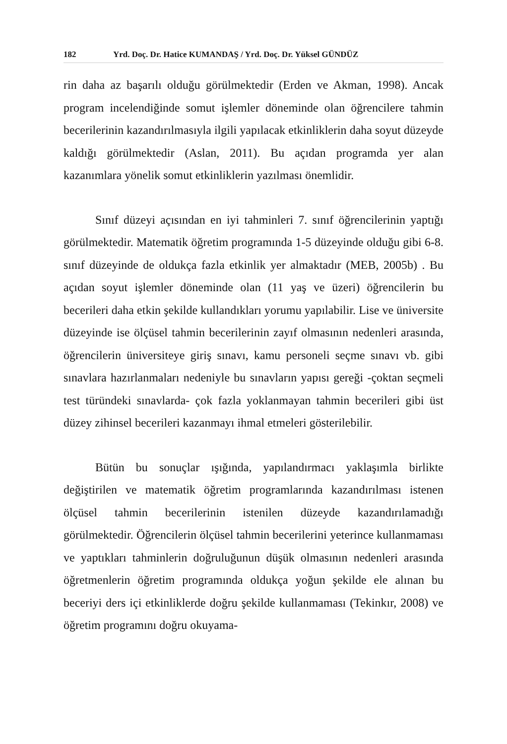182 Yrd. Doç. Dr. Hatice KUMANDAŞ / Yrd. Doç. Dr. Yüksel GÜNDÜZ
rin daha az başarılı olduğu görülmektedir (Erden ve Akman, 1998). Ancak program incelendiğinde somut işlemler döneminde olan öğrencilere tahmin becerilerinin kazandırılmasıyla ilgili yapılacak etkinliklerin daha soyut düzeyde kaldığı görülmektedir (Aslan, 2011). Bu açıdan programda yer alan kazanımlara yönelik somut etkinliklerin yazılması önemlidir.
Sınıf düzeyi açısından en iyi tahminleri 7. sınıf öğrencilerinin yaptığı görülmektedir. Matematik öğretim programında 1-5 düzeyinde olduğu gibi 6-8. sınıf düzeyinde de oldukça fazla etkinlik yer almaktadır (MEB, 2005b) . Bu açıdan soyut işlemler döneminde olan (11 yaş ve üzeri) öğrencilerin bu becerileri daha etkin şekilde kullandıkları yorumu yapılabilir. Lise ve üniversite düzeyinde ise ölçüsel tahmin becerilerinin zayıf olmasının nedenleri arasında, öğrencilerin üniversiteye giriş sınavı, kamu personeli seçme sınavı vb. gibi sınavlara hazırlanmaları nedeniyle bu sınavların yapısı gereği -çoktan seçmeli test türündeki sınavlarda- çok fazla yoklanmayan tahmin becerileri gibi üst düzey zihinsel becerileri kazanmayı ihmal etmeleri gösterilebilir.
Bütün bu sonuçlar ışığında, yapılandırmacı yaklaşımla birlikte değiştirilen ve matematik öğretim programlarında kazandırılması istenen ölçüsel tahmin becerilerinin istenilen düzeyde kazandırılamadığı görülmektedir. Öğrencilerin ölçüsel tahmin becerilerini yeterince kullanmaması ve yaptıkları tahminlerin doğruluğunun düşük olmasının nedenleri arasında öğretmenlerin öğretim programında oldukça yoğun şekilde ele alınan bu beceriyi ders içi etkinliklerde doğru şekilde kullanmaması (Tekinkır, 2008) ve öğretim programını doğru okuyama-